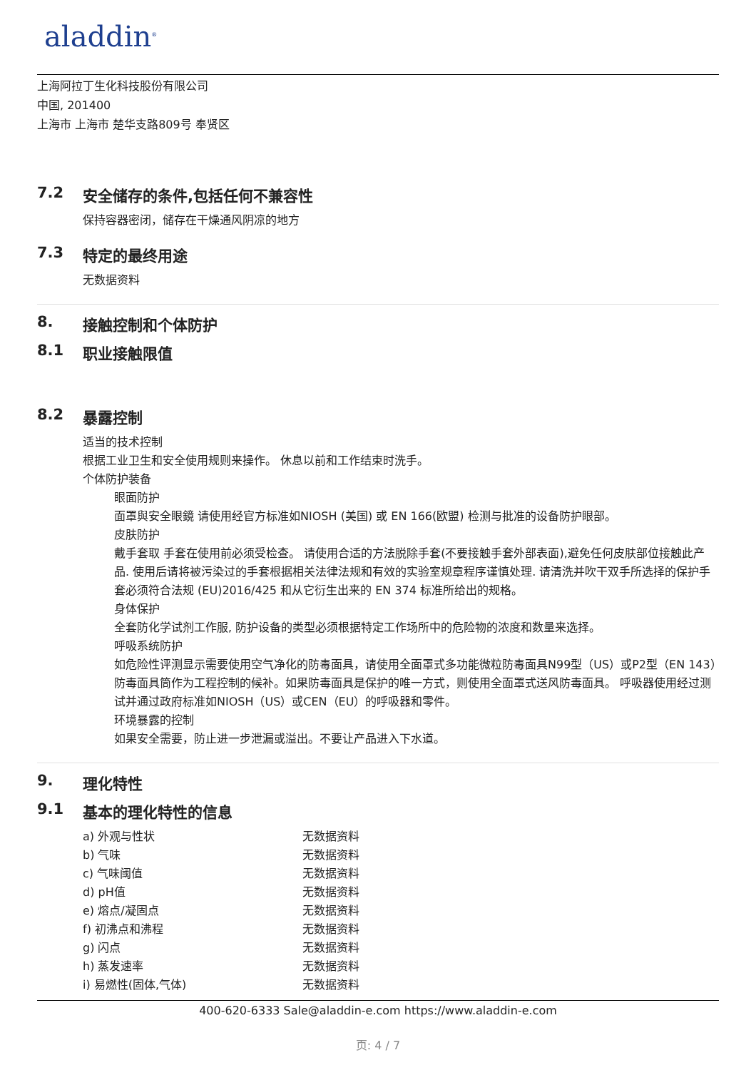aladdin<sup>®</sup>
上海阿拉丁生化科技股份有限公司
中国, 201400
上海市 上海市 楚华支路809号 奉贤区
7.2 安全储存的条件,包括任何不兼容性
保持容器密闭，储存在干燥通风阴凉的地方
7.3 特定的最终用途
无数据资料
8. 接触控制和个体防护
8.1 职业接触限值
8.2 暴露控制
适当的技术控制
根据工业卫生和安全使用规则来操作。 休息以前和工作结束时洗手。
个体防护装备
眼面防护
面罩與安全眼鏡 请使用经官方标准如NIOSH (美国) 或 EN 166(欧盟) 检测与批准的设备防护眼部。
皮肤防护
戴手套取 手套在使用前必须受检查。 请使用合适的方法脱除手套(不要接触手套外部表面),避免任何皮肤部位接触此产品. 使用后请将被污染过的手套根据相关法律法规和有效的实验室规章程序谨慎处理. 请清洗并吹干双手所选择的保护手套必须符合法规 (EU)2016/425 和从它衍生出来的 EN 374 标准所给出的规格。
身体保护
全套防化学试剂工作服, 防护设备的类型必须根据特定工作场所中的危险物的浓度和数量来选择。
呼吸系统防护
如危险性评测显示需要使用空气净化的防毒面具，请使用全面罩式多功能微粒防毒面具N99型（US）或P2型（EN 143）防毒面具筒作为工程控制的候补。如果防毒面具是保护的唯一方式，则使用全面罩式送风防毒面具。 呼吸器使用经过测试并通过政府标准如NIOSH（US）或CEN（EU）的呼吸器和零件。
环境暴露的控制
如果安全需要，防止进一步泄漏或溢出。不要让产品进入下水道。
9. 理化特性
9.1 基本的理化特性的信息
| a) 外观与性状 | 无数据资料 |
| b) 气味 | 无数据资料 |
| c) 气味阈值 | 无数据资料 |
| d) pH值 | 无数据资料 |
| e) 熔点/凝固点 | 无数据资料 |
| f) 初沸点和沸程 | 无数据资料 |
| g) 闪点 | 无数据资料 |
| h) 蒸发速率 | 无数据资料 |
| i) 易燃性(固体,气体) | 无数据资料 |
400-620-6333 Sale@aladdin-e.com https://www.aladdin-e.com
页: 4 / 7